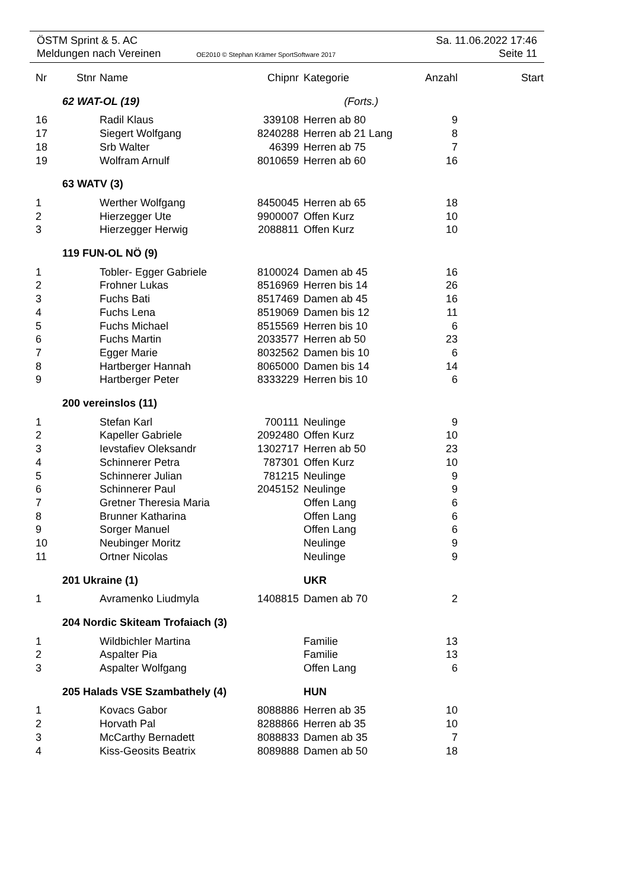ÖSTM Sprint & 5. AC Sa. 11.06.2022 17:46
Meldungen nach Vereinen OE2010 © Stephan Krämer SportSoftware 2017 Seite 11
| Nr | Stnr | Name | Chipnr | Kategorie | Anzahl | Start |
| --- | --- | --- | --- | --- | --- | --- |
| | 62 WAT-OL (19) (Forts.) | | | | | |
| 16 | | Radil Klaus | 339108 | Herren ab 80 | 9 | |
| 17 | | Siegert Wolfgang | 8240288 | Herren ab 21 Lang | 8 | |
| 18 | | Srb Walter | 46399 | Herren ab 75 | 7 | |
| 19 | | Wolfram Arnulf | 8010659 | Herren ab 60 | 16 | |
| | 63 WATV (3) | | | | | |
| 1 | | Werther Wolfgang | 8450045 | Herren ab 65 | 18 | |
| 2 | | Hierzegger Ute | 9900007 | Offen Kurz | 10 | |
| 3 | | Hierzegger Herwig | 2088811 | Offen Kurz | 10 | |
| | 119 FUN-OL NÖ (9) | | | | | |
| 1 | | Tobler- Egger Gabriele | 8100024 | Damen ab 45 | 16 | |
| 2 | | Frohner Lukas | 8516969 | Herren bis 14 | 26 | |
| 3 | | Fuchs Bati | 8517469 | Damen ab 45 | 16 | |
| 4 | | Fuchs Lena | 8519069 | Damen bis 12 | 11 | |
| 5 | | Fuchs Michael | 8515569 | Herren bis 10 | 6 | |
| 6 | | Fuchs Martin | 2033577 | Herren ab 50 | 23 | |
| 7 | | Egger Marie | 8032562 | Damen bis 10 | 6 | |
| 8 | | Hartberger Hannah | 8065000 | Damen bis 14 | 14 | |
| 9 | | Hartberger Peter | 8333229 | Herren bis 10 | 6 | |
| | 200 vereinslos (11) | | | | | |
| 1 | | Stefan Karl | 700111 | Neulinge | 9 | |
| 2 | | Kapeller Gabriele | 2092480 | Offen Kurz | 10 | |
| 3 | | Ievstafiev Oleksandr | 1302717 | Herren ab 50 | 23 | |
| 4 | | Schinnerer Petra | 787301 | Offen Kurz | 10 | |
| 5 | | Schinnerer Julian | 781215 | Neulinge | 9 | |
| 6 | | Schinnerer Paul | 2045152 | Neulinge | 9 | |
| 7 | | Gretner Theresia Maria | | Offen Lang | 6 | |
| 8 | | Brunner Katharina | | Offen Lang | 6 | |
| 9 | | Sorger Manuel | | Offen Lang | 6 | |
| 10 | | Neubinger Moritz | | Neulinge | 9 | |
| 11 | | Ortner Nicolas | | Neulinge | 9 | |
| | 201 Ukraine (1) | | | UKR | | |
| 1 | | Avramenko Liudmyla | 1408815 | Damen ab 70 | 2 | |
| | 204 Nordic Skiteam Trofaiach (3) | | | | | |
| 1 | | Wildbichler Martina | | Familie | 13 | |
| 2 | | Aspalter Pia | | Familie | 13 | |
| 3 | | Aspalter Wolfgang | | Offen Lang | 6 | |
| | 205 Halads VSE Szambathely (4) | | | HUN | | |
| 1 | | Kovacs Gabor | 8088886 | Herren ab 35 | 10 | |
| 2 | | Horvath Pal | 8288866 | Herren ab 35 | 10 | |
| 3 | | McCarthy Bernadett | 8088833 | Damen ab 35 | 7 | |
| 4 | | Kiss-Geosits Beatrix | 8089888 | Damen ab 50 | 18 | |